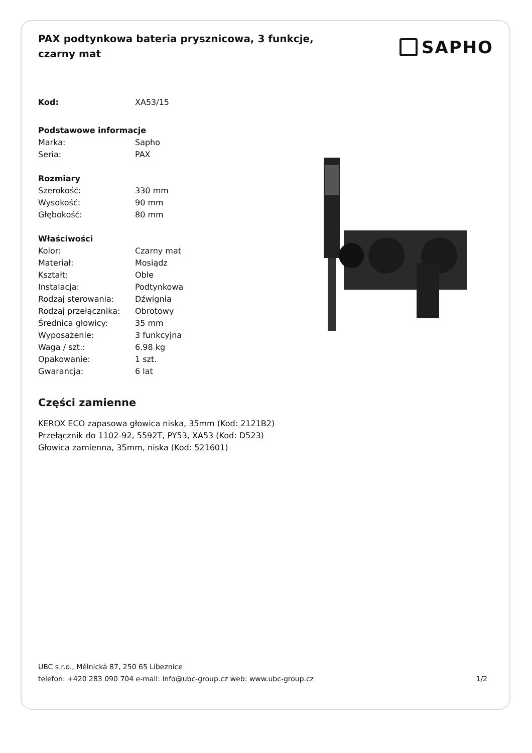PAX podtynkowa bateria prysznicowa, 3 funkcje, czarny mat
SAPHO
| Kod: | XA53/15 |
| Podstawowe informacje | |
| Marka: | Sapho |
| Seria: | PAX |
| Rozmiary | |
| Szerokość: | 330 mm |
| Wysokość: | 90 mm |
| Głębokość: | 80 mm |
| Właściwości | |
| Kolor: | Czarny mat |
| Materiał: | Mosiądz |
| Kształt: | Obłe |
| Instalacja: | Podtynkowa |
| Rodzaj sterowania: | Dźwignia |
| Rodzaj przełącznika: | Obrotowy |
| Średnica głowicy: | 35 mm |
| Wyposażenie: | 3 funkcyjna |
| Waga / szt.: | 6.98 kg |
| Opakowanie: | 1 szt. |
| Gwarancja: | 6 lat |
Części zamienne
KEROX ECO zapasowa głowica niska, 35mm (Kod: 2121B2)
Przełącznik do 1102-92, 5592T, PY53, XA53 (Kod: D523)
Głowica zamienna, 35mm, niska (Kod: 521601)
UBC s.r.o., Mělnická 87, 250 65 Líbeznice
telefon: +420 283 090 704 e-mail: info@ubc-group.cz web: www.ubc-group.cz 1/2